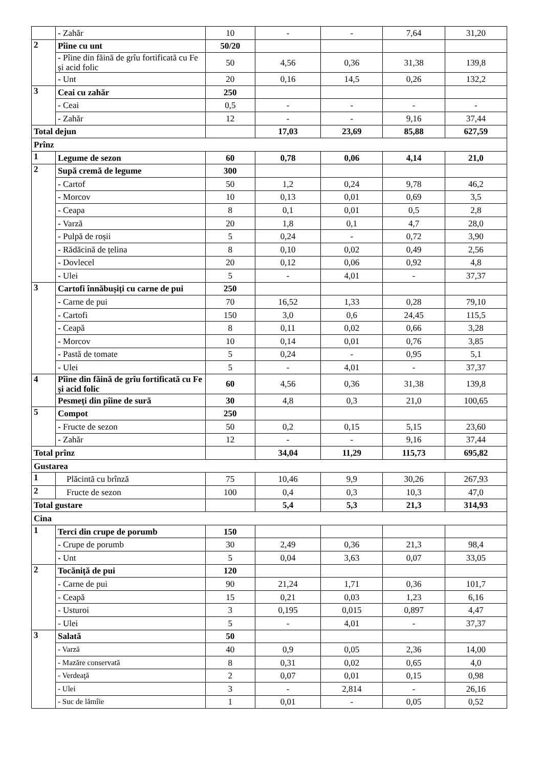| | - Zahăr | 10 | - | - | 7,64 | 31,20 |
| 2 | Pîine cu unt | 50/20 | | | | |
| | - Pîine din făină de grîu fortificată cu Fe și acid folic | 50 | 4,56 | 0,36 | 31,38 | 139,8 |
| | - Unt | 20 | 0,16 | 14,5 | 0,26 | 132,2 |
| 3 | Ceai cu zahăr | 250 | | | | |
| | - Ceai | 0,5 | - | - | - | - |
| | - Zahăr | 12 | - | - | 9,16 | 37,44 |
| Total dejun | | | 17,03 | 23,69 | 85,88 | 627,59 |
| Prînz | | | | | | |
| 1 | Legume de sezon | 60 | 0,78 | 0,06 | 4,14 | 21,0 |
| 2 | Supă cremă de legume | 300 | | | | |
| | - Cartof | 50 | 1,2 | 0,24 | 9,78 | 46,2 |
| | - Morcov | 10 | 0,13 | 0,01 | 0,69 | 3,5 |
| | - Ceapa | 8 | 0,1 | 0,01 | 0,5 | 2,8 |
| | - Varză | 20 | 1,8 | 0,1 | 4,7 | 28,0 |
| | - Pulpă de roșii | 5 | 0,24 | - | 0,72 | 3,90 |
| | - Rădăcină de țelina | 8 | 0,10 | 0,02 | 0,49 | 2,56 |
| | - Dovlecel | 20 | 0,12 | 0,06 | 0,92 | 4,8 |
| | - Ulei | 5 | - | 4,01 | - | 37,37 |
| 3 | Cartofi înnăbușiți cu carne de pui | 250 | | | | |
| | - Carne de pui | 70 | 16,52 | 1,33 | 0,28 | 79,10 |
| | - Cartofi | 150 | 3,0 | 0,6 | 24,45 | 115,5 |
| | - Ceapă | 8 | 0,11 | 0,02 | 0,66 | 3,28 |
| | - Morcov | 10 | 0,14 | 0,01 | 0,76 | 3,85 |
| | - Pastă de tomate | 5 | 0,24 | - | 0,95 | 5,1 |
| | - Ulei | 5 | - | 4,01 | - | 37,37 |
| 4 | Pîine din făină de grîu fortificată cu Fe și acid folic | 60 | 4,56 | 0,36 | 31,38 | 139,8 |
| | Pesmeți din pîine de sură | 30 | 4,8 | 0,3 | 21,0 | 100,65 |
| 5 | Compot | 250 | | | | |
| | - Fructe de sezon | 50 | 0,2 | 0,15 | 5,15 | 23,60 |
| | - Zahăr | 12 | - | - | 9,16 | 37,44 |
| Total prînz | | | 34,04 | 11,29 | 115,73 | 695,82 |
| Gustarea | | | | | | |
| 1 | Plăcintă cu brînză | 75 | 10,46 | 9,9 | 30,26 | 267,93 |
| 2 | Fructe de sezon | 100 | 0,4 | 0,3 | 10,3 | 47,0 |
| Total gustare | | | 5,4 | 5,3 | 21,3 | 314,93 |
| Cina | | | | | | |
| 1 | Terci din crupe de porumb | 150 | | | | |
| | - Crupe de porumb | 30 | 2,49 | 0,36 | 21,3 | 98,4 |
| | - Unt | 5 | 0,04 | 3,63 | 0,07 | 33,05 |
| 2 | Tocăniță de pui | 120 | | | | |
| | - Carne de pui | 90 | 21,24 | 1,71 | 0,36 | 101,7 |
| | - Ceapă | 15 | 0,21 | 0,03 | 1,23 | 6,16 |
| | - Usturoi | 3 | 0,195 | 0,015 | 0,897 | 4,47 |
| | - Ulei | 5 | - | 4,01 | - | 37,37 |
| 3 | Salată | 50 | | | | |
| | - Varză | 40 | 0,9 | 0,05 | 2,36 | 14,00 |
| | - Mazăre conservată | 8 | 0,31 | 0,02 | 0,65 | 4,0 |
| | - Verdeaţă | 2 | 0,07 | 0,01 | 0,15 | 0,98 |
| | - Ulei | 3 | - | 2,814 | - | 26,16 |
| | - Suc de lămîie | 1 | 0,01 | - | 0,05 | 0,52 |